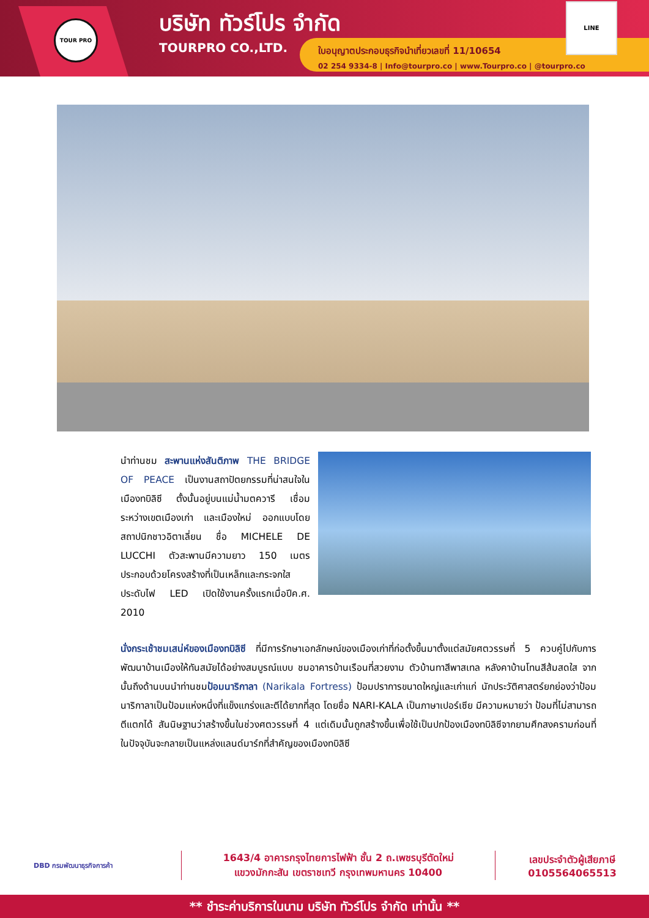TOUR PRO
บริษัท ทัวร์โปร จำกัด
TOURPRO CO.,LTD.
ใบอนุญาตประกอบธุรกิจนำเที่ยวเลขที่ 11/10654
02 254 9334-8 | Info@tourpro.co | www.Tourpro.co | @tourpro.co
LINE
นำท่านชม สะพานแห่งสันติภาพ THE BRIDGE OF PEACE เป็นงานสถาปัตยกรรมที่น่าสนใจในเมืองทบิลิซี ตั้งนั้นอยู่บนแม่น้ำมตควารี เชื่อมระหว่างเขตเมืองเก่า และเมืองใหม่ ออกแบบโดย สถาปนิกชาวอิตาเลี่ยน ชื่อ MICHELE DE LUCCHI ตัวสะพานมีความยาว 150 เมตร ประกอบด้วยโครงสร้างที่เป็นเหล็กและกระจกใส ประดับไฟ LED เปิดใช้งานครั้งแรกเมื่อปีค.ศ. 2010
นั่งกระเช้าชมเสน่ห์ของเมืองทบิลิซี ที่มีการรักษาเอกลักษณ์ของเมืองเก่าที่ก่อตั้งขึ้นมาตั้งแต่สมัยศตวรรษที่ 5 ควบคู่ไปกับการพัฒนาบ้านเมืองให้ทันสมัยได้อย่างสมบูรณ์แบบ ชมอาคารบ้านเรือนที่สวยงาม ตัวบ้านทาสีพาสเทล หลังคาบ้านโทนสีส้มสดใส จากนั้นถึงด้านบนนำท่านชมป้อมนาริกาลา (Narikala Fortress) ป้อมปราการขนาดใหญ่และเก่าแก่ นักประวัติศาสตร์ยกย่องว่าป้อมนาริกาลาเป็นป้อมแห่งหนึ่งที่แข็งแกร่งและตีได้ยากที่สุด โดยชื่อ NARI-KALA เป็นภาษาเปอร์เซีย มีความหมายว่า ป้อมที่ไม่สามารถตีแตกได้ สันนิษฐานว่าสร้างขึ้นในช่วงศตวรรษที่ 4 แต่เดิมนั้นถูกสร้างขึ้นเพื่อใช้เป็นปกป้องเมืองทบิลิซีจากยามศึกสงครามก่อนที่ในปัจจุบันจะกลายเป็นแหล่งแลนด์มาร์กที่สำคัญของเมืองทบิลิซี
DBD กรมพัฒนาธุรกิจการค้า
1643/4 อาคารกรุงไทยการไฟฟ้า ชั้น 2 ถ.เพชรบุรีตัดใหม่
แขวงมักกะสัน เขตราชเทวี กรุงเทพมหานคร 10400
เลขประจำตัวผู้เสียภาษี
0105564065513
** ชำระค่าบริการในนาม บริษัท ทัวร์โปร จำกัด เท่านั้น **